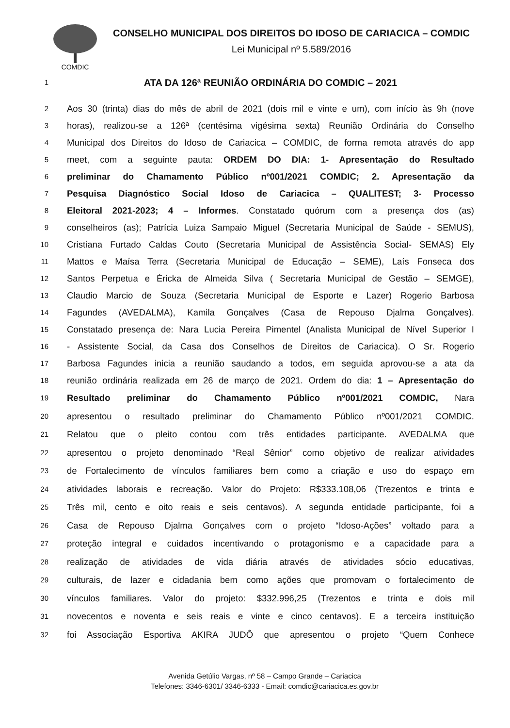COMDIC
CONSELHO MUNICIPAL DOS DIREITOS DO IDOSO DE CARIACICA – COMDIC
Lei Municipal nº 5.589/2016
1 ATA DA 126ª REUNIÃO ORDINÁRIA DO COMDIC – 2021
2 Aos 30 (trinta) dias do mês de abril de 2021 (dois mil e vinte e um), com início às 9h (nove
3 horas), realizou-se a 126ª (centésima vigésima sexta) Reunião Ordinária do Conselho
4 Municipal dos Direitos do Idoso de Cariacica – COMDIC, de forma remota através do app
5 meet, com a seguinte pauta: ORDEM DO DIA: 1- Apresentação do Resultado
6 preliminar do Chamamento Público nº001/2021 COMDIC; 2. Apresentação da
7 Pesquisa Diagnóstico Social Idoso de Cariacica – QUALITEST; 3- Processo
8 Eleitoral 2021-2023; 4 – Informes. Constatado quórum com a presença dos (as)
9 conselheiros (as); Patrícia Luiza Sampaio Miguel (Secretaria Municipal de Saúde - SEMUS),
10 Cristiana Furtado Caldas Couto (Secretaria Municipal de Assistência Social- SEMAS) Ely
11 Mattos e Maísa Terra (Secretaria Municipal de Educação – SEME), Laís Fonseca dos
12 Santos Perpetua e Éricka de Almeida Silva ( Secretaria Municipal de Gestão – SEMGE),
13 Claudio Marcio de Souza (Secretaria Municipal de Esporte e Lazer) Rogerio Barbosa
14 Fagundes (AVEDALMA), Kamila Gonçalves (Casa de Repouso Djalma Gonçalves).
15 Constatado presença de: Nara Lucia Pereira Pimentel (Analista Municipal de Nível Superior I
16 - Assistente Social, da Casa dos Conselhos de Direitos de Cariacica). O Sr. Rogerio
17 Barbosa Fagundes inicia a reunião saudando a todos, em seguida aprovou-se a ata da
18 reunião ordinária realizada em 26 de março de 2021. Ordem do dia: 1 – Apresentação do
19 Resultado preliminar do Chamamento Público nº001/2021 COMDIC, Nara
20 apresentou o resultado preliminar do Chamamento Público nº001/2021 COMDIC.
21 Relatou que o pleito contou com três entidades participante. AVEDALMA que
22 apresentou o projeto denominado “Real Sênior” como objetivo de realizar atividades
23 de Fortalecimento de vínculos familiares bem como a criação e uso do espaço em
24 atividades laborais e recreação. Valor do Projeto: R$333.108,06 (Trezentos e trinta e
25 Três mil, cento e oito reais e seis centavos). A segunda entidade participante, foi a
26 Casa de Repouso Djalma Gonçalves com o projeto “Idoso-Ações” voltado para a
27 proteção integral e cuidados incentivando o protagonismo e a capacidade para a
28 realização de atividades de vida diária através de atividades sócio educativas,
29 culturais, de lazer e cidadania bem como ações que promovam o fortalecimento de
30 vínculos familiares. Valor do projeto: $332.996,25 (Trezentos e trinta e dois mil
31 novecentos e noventa e seis reais e vinte e cinco centavos). E a terceira instituição
32 foi Associação Esportiva AKIRA JUDÔ que apresentou o projeto “Quem Conhece
Avenida Getúlio Vargas, nº 58 – Campo Grande – Cariacica
Telefones: 3346-6301/ 3346-6333 - Email: comdic@cariacica.es.gov.br